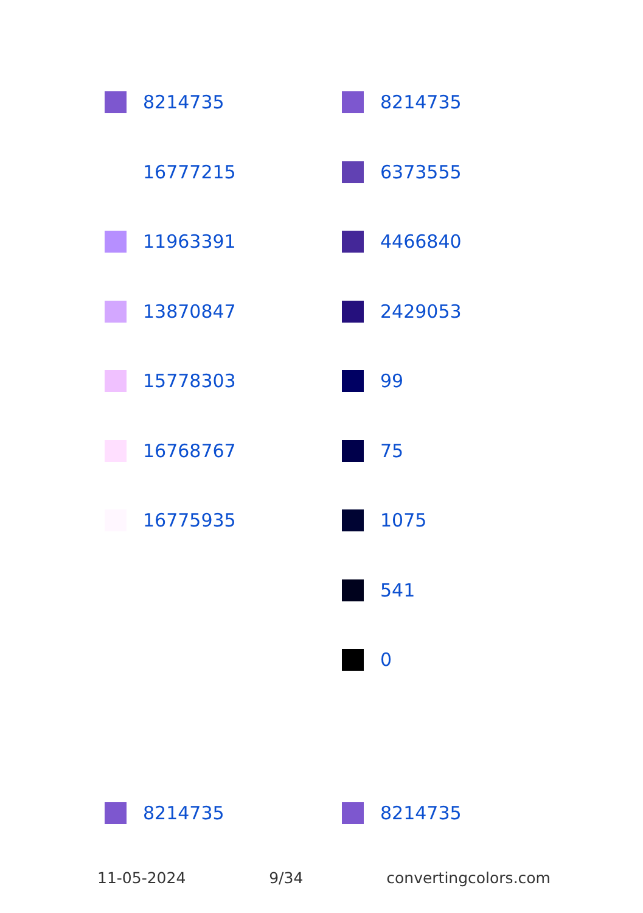8214735
16777215
11963391
13870847
15778303
16768767
16775935
8214735
6373555
4466840
2429053
99
75
1075
541
0
8214735 8214735
11-05-2024 9/34 convertingcolors.com